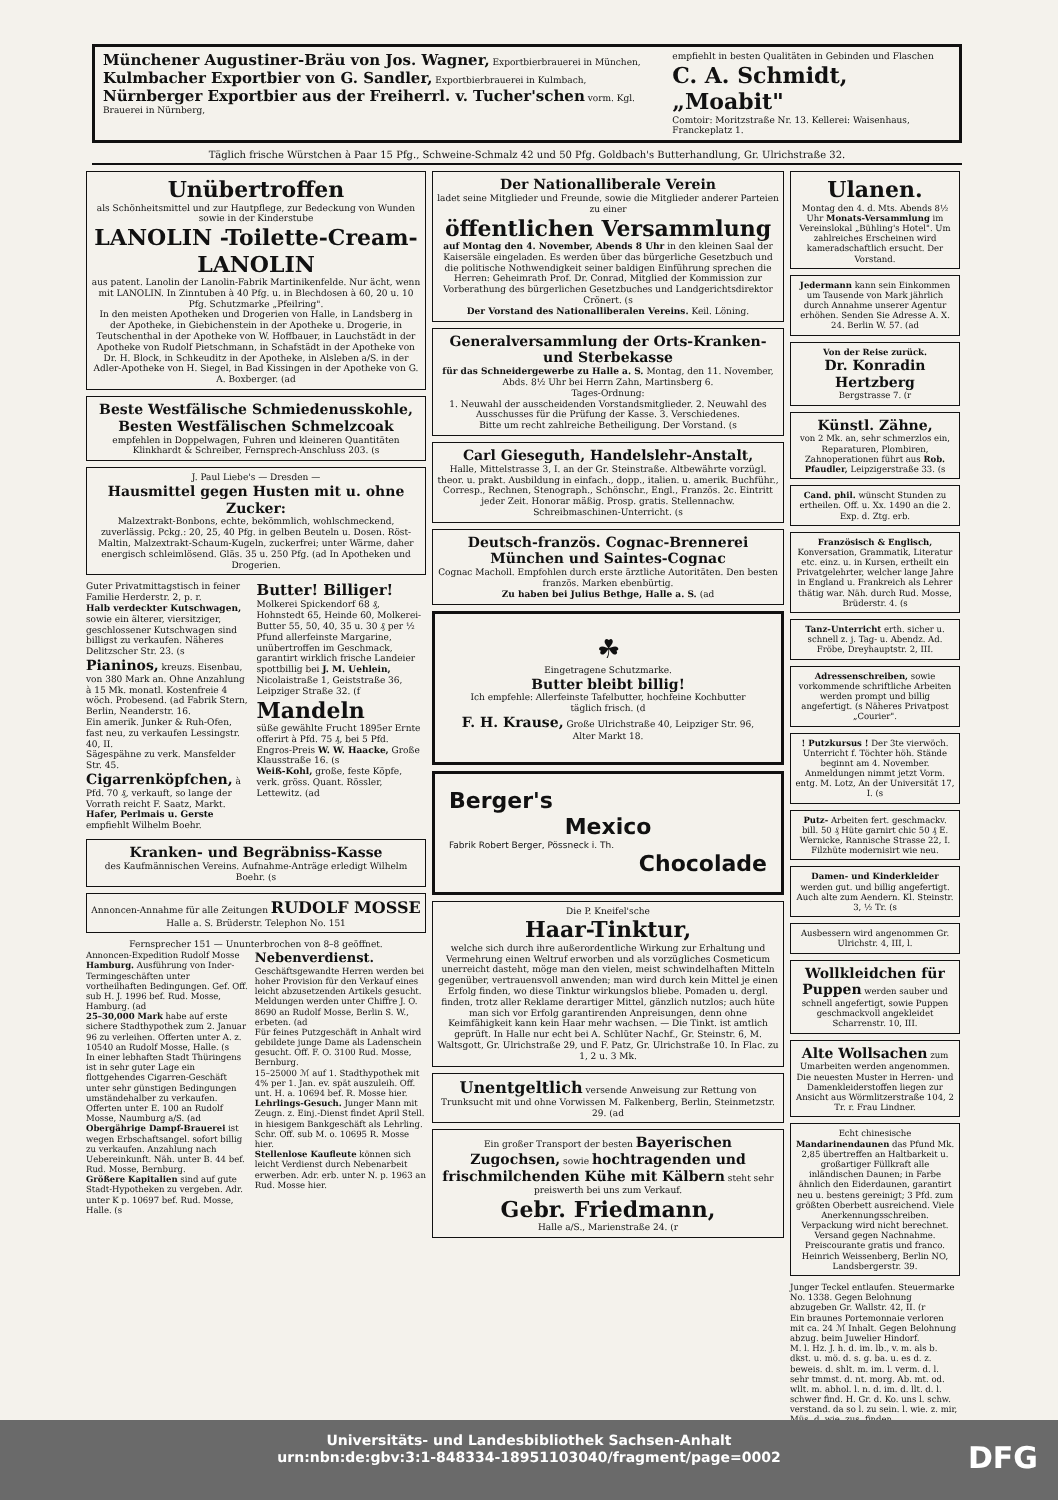Münchener Augustiner-Bräu von Jos. Wagner, Exportbierbrauerei in München,
Kulmbacher Exportbier von G. Sandler, Exportbierbrauerei in Kulmbach,
Nürnberger Exportbier aus der Freiherrl. v. Tucher'schen vorm. Kgl. Brauerei in Nürnberg,
empfiehlt in besten Qualitäten in Gebinden und Flaschen
C. A. Schmidt, „Moabit"
Comtoir: Moritzstraße Nr. 13. Kellerei: Waisenhaus, Franckeplatz 1.
Täglich frische Würstchen à Paar 15 Pfg., Schweine-Schmalz 42 und 50 Pfg. Goldbach's Butterhandlung, Gr. Ulrichstraße 32.
Unübertroffen
als Schönheitsmittel und zur Hautpflege, zur Bedeckung von Wunden sowie in der Kinderstube
LANOLIN -Toilette-Cream- LANOLIN
aus patent. Lanolin der Lanolin-Fabrik Martinikenfelde. Nur ächt, wenn mit LANOLIN. In Zinntuben à 40 Pfg. u. in Blechdosen à 60, 20 u. 10 Pfg. Schutzmarke „Pfeilring".
In den meisten Apotheken und Drogerien von Halle, in Landsberg in der Apotheke, in Giebichenstein in der Apotheke u. Drogerie, in Teutschenthal in der Apotheke von W. Hoffbauer, in Lauchstädt in der Apotheke von Rudolf Pietschmann, in Schafstädt in der Apotheke von Dr. H. Block, in Schkeuditz in der Apotheke, in Alsleben a/S. in der Adler-Apotheke von H. Siegel, in Bad Kissingen in der Apotheke von G. A. Boxberger. (ad
Beste Westfälische Schmiedenusskohle, Besten Westfälischen Schmelzcoak
empfehlen in Doppelwagen, Fuhren und kleineren Quantitäten Klinkhardt & Schreiber, Fernsprech-Anschluss 203. (s
J. Paul Liebe's — Dresden —
Hausmittel gegen Husten mit u. ohne Zucker:
Malzextrakt-Bonbons, echte, bekömmlich, wohlschmeckend, zuverlässig. Pckg.: 20, 25, 40 Pfg. in gelben Beuteln u. Dosen. Röst-Maltin, Malzextrakt-Schaum-Kugeln, zuckerfrei; unter Wärme, daher energisch schleimlösend. Gläs. 35 u. 250 Pfg. (ad In Apotheken und Drogerien.
Guter Privatmittagstisch in feiner Familie Herderstr. 2, p. r.
Halb verdeckter Kutschwagen, sowie ein älterer, viersitziger, geschlossener Kutschwagen sind billigst zu verkaufen. Näheres Delitzscher Str. 23. (s
Pianinos, kreuzs. Eisenbau, von 380 Mark an. Ohne Anzahlung à 15 Mk. monatl. Kostenfreie 4 wöch. Probesend. (ad Fabrik Stern, Berlin, Neanderstr. 16.
Ein amerik. Junker & Ruh-Ofen, fast neu, zu verkaufen Lessingstr. 40, II.
Sägespähne zu verk. Mansfelder Str. 45.
Cigarrenköpfchen, à Pfd. 70 ₰, verkauft, so lange der Vorrath reicht F. Saatz, Markt.
Hafer, Perlmais u. Gerste empfiehlt Wilhelm Boehr.
Butter! Billiger!
Molkerei Spickendorf 68 ₰, Hohnstedt 65, Heinde 60, Molkerei-Butter 55, 50, 40, 35 u. 30 ₰ per ½ Pfund allerfeinste Margarine, unübertroffen im Geschmack, garantirt wirklich frische Landeier spottbillig bei J. M. Uehlein, Nicolaistraße 1, Geiststraße 36, Leipziger Straße 32. (f
Mandeln
süße gewählte Frucht 1895er Ernte offerirt à Pfd. 75 ₰, bei 5 Pfd. Engros-Preis W. W. Haacke, Große Klausstraße 16. (s
Weiß-Kohl, große, feste Köpfe, verk. gröss. Quant. Rössler, Lettewitz. (ad
Kranken- und Begräbniss-Kasse
des Kaufmännischen Vereins. Aufnahme-Anträge erledigt Wilhelm Boehr. (s
Annoncen-Annahme für alle Zeitungen RUDOLF MOSSE Halle a. S. Brüderstr. Telephon No. 151
Fernsprecher 151 — Ununterbrochen von 8–8 geöffnet.
Annoncen-Expedition Rudolf Mosse
Hamburg. Ausführung von Inder-Termingeschäften unter vortheilhaften Bedingungen. Gef. Off. sub H. J. 1996 bef. Rud. Mosse, Hamburg. (ad
25–30,000 Mark habe auf erste sichere Stadthypothek zum 2. Januar 96 zu verleihen. Offerten unter A. z. 10540 an Rudolf Mosse, Halle. (s
In einer lebhaften Stadt Thüringens ist in sehr guter Lage ein flottgehendes Cigarren-Geschäft unter sehr günstigen Bedingungen umständehalber zu verkaufen. Offerten unter E. 100 an Rudolf Mosse, Naumburg a/S. (ad
Obergährige Dampf-Brauerei ist wegen Erbschaftsangel. sofort billig zu verkaufen. Anzahlung nach Uebereinkunft. Näh. unter B. 44 bef. Rud. Mosse, Bernburg.
Größere Kapitalien sind auf gute Stadt-Hypotheken zu vergeben. Adr. unter K p. 10697 bef. Rud. Mosse, Halle. (s
Nebenverdienst. Geschäftsgewandte Herren werden bei hoher Provision für den Verkauf eines leicht abzusetzenden Artikels gesucht. Meldungen werden unter Chiffre J. O. 8690 an Rudolf Mosse, Berlin S. W., erbeten. (ad
Für feines Putzgeschäft in Anhalt wird gebildete junge Dame als Ladenschein gesucht. Off. F. O. 3100 Rud. Mosse, Bernburg.
15–25000 ℳ auf 1. Stadthypothek mit 4% per 1. Jan. ev. spät auszuleih. Off. unt. H. a. 10694 bef. R. Mosse hier.
Lehrlings-Gesuch. Junger Mann mit Zeugn. z. Einj.-Dienst findet April Stell. in hiesigem Bankgeschäft als Lehrling. Schr. Off. sub M. o. 10695 R. Mosse hier.
Stellenlose Kaufleute können sich leicht Verdienst durch Nebenarbeit erwerben. Adr. erb. unter N. p. 1963 an Rud. Mosse hier.
Der Nationalliberale Verein
ladet seine Mitglieder und Freunde, sowie die Mitglieder anderer Parteien zu einer
öffentlichen Versammlung
auf Montag den 4. November, Abends 8 Uhr in den kleinen Saal der Kaisersäle eingeladen. Es werden über das bürgerliche Gesetzbuch und die politische Nothwendigkeit seiner baldigen Einführung sprechen die Herren: Geheimrath Prof. Dr. Conrad, Mitglied der Kommission zur Vorberathung des bürgerlichen Gesetzbuches und Landgerichtsdirektor Crönert. (s
Der Vorstand des Nationalliberalen Vereins. Keil. Löning.
Generalversammlung der Orts-Kranken- und Sterbekasse
für das Schneidergewerbe zu Halle a. S. Montag, den 11. November, Abds. 8½ Uhr bei Herrn Zahn, Martinsberg 6.
Tages-Ordnung:
1. Neuwahl der ausscheidenden Vorstandsmitglieder. 2. Neuwahl des Ausschusses für die Prüfung der Kasse. 3. Verschiedenes.
Bitte um recht zahlreiche Betheiligung. Der Vorstand. (s
Carl Gieseguth, Handelslehr-Anstalt,
Halle, Mittelstrasse 3, I. an der Gr. Steinstraße. Altbewährte vorzügl. theor. u. prakt. Ausbildung in einfach., dopp., italien. u. amerik. Buchführ., Corresp., Rechnen, Stenograph., Schönschr., Engl., Französ. 2c. Eintritt jeder Zeit. Honorar mäßig. Prosp. gratis. Stellennachw. Schreibmaschinen-Unterricht. (s
Deutsch-französ. Cognac-Brennerei München und Saintes-Cognac
Cognac Macholl. Empfohlen durch erste ärztliche Autoritäten. Den besten französ. Marken ebenbürtig.
Zu haben bei Julius Bethge, Halle a. S. (ad
☘
Eingetragene Schutzmarke.
Butter bleibt billig!
Ich empfehle: Allerfeinste Tafelbutter, hochfeine Kochbutter täglich frisch. (d
F. H. Krause, Große Ulrichstraße 40, Leipziger Str. 96, Alter Markt 18.
Berger's
Mexico
Fabrik Robert Berger, Pössneck i. Th.
Chocolade
Die P. Kneifel'sche
Haar-Tinktur,
welche sich durch ihre außerordentliche Wirkung zur Erhaltung und Vermehrung einen Weltruf erworben und als vorzügliches Cosmeticum unerreicht dasteht, möge man den vielen, meist schwindelhaften Mitteln gegenüber, vertrauensvoll anwenden; man wird durch kein Mittel je einen Erfolg finden, wo diese Tinktur wirkungslos bliebe. Pomaden u. dergl. finden, trotz aller Reklame derartiger Mittel, gänzlich nutzlos; auch hüte man sich vor Erfolg garantirenden Anpreisungen, denn ohne Keimfähigkeit kann kein Haar mehr wachsen. — Die Tinkt. ist amtlich geprüft. In Halle nur echt bei A. Schlüter Nachf., Gr. Steinstr. 6, M. Waltsgott, Gr. Ulrichstraße 29, und F. Patz, Gr. Ulrichstraße 10. In Flac. zu 1, 2 u. 3 Mk.
Unentgeltlich versende Anweisung zur Rettung von Trunksucht mit und ohne Vorwissen M. Falkenberg, Berlin, Steinmetzstr. 29. (ad
Ein großer Transport der besten Bayerischen Zugochsen, sowie hochtragenden und frischmilchenden Kühe mit Kälbern steht sehr preiswerth bei uns zum Verkauf.
Gebr. Friedmann,
Halle a/S., Marienstraße 24. (r
Ulanen.
Montag den 4. d. Mts. Abends 8½ Uhr Monats-Versammlung im Vereinslokal „Bühling's Hotel". Um zahlreiches Erscheinen wird kameradschaftlich ersucht. Der Vorstand.
Jedermann kann sein Einkommen um Tausende von Mark jährlich durch Annahme unserer Agentur erhöhen. Senden Sie Adresse A. X. 24. Berlin W. 57. (ad
Von der Reise zurück.
Dr. Konradin Hertzberg
Bergstrasse 7. (r
Künstl. Zähne,
von 2 Mk. an, sehr schmerzlos ein, Reparaturen, Plombiren, Zahnoperationen führt aus Rob. Pfaudler, Leipzigerstraße 33. (s
Cand. phil. wünscht Stunden zu ertheilen. Off. u. Xx. 1490 an die 2. Exp. d. Ztg. erb.
Französisch & Englisch, Konversation, Grammatik, Literatur etc. einz. u. in Kursen, ertheilt ein Privatgelehrter, welcher lange Jahre in England u. Frankreich als Lehrer thätig war. Näh. durch Rud. Mosse, Brüderstr. 4. (s
Tanz-Unterricht erth. sicher u. schnell z. j. Tag- u. Abendz. Ad. Fröbe, Dreyhauptstr. 2, III.
Adressenschreiben, sowie vorkommende schriftliche Arbeiten werden prompt und billig angefertigt. (s Näheres Privatpost „Courier".
! Putzkursus ! Der 3te vierwöch. Unterricht f. Töchter höh. Stände beginnt am 4. November. Anmeldungen nimmt jetzt Vorm. entg. M. Lotz, An der Universität 17, I. (s
Putz- Arbeiten fert. geschmackv. bill. 50 ₰ Hüte garnirt chic 50 ₰ E. Wernicke, Rannische Strasse 22, I. Filzhüte modernisirt wie neu.
Damen- und Kinderkleider werden gut. und billig angefertigt. Auch alte zum Aendern. Kl. Steinstr. 3, ½ Tr. (s
Ausbessern wird angenommen Gr. Ulrichstr. 4, III, l.
Wollkleidchen für Puppen werden sauber und schnell angefertigt, sowie Puppen geschmackvoll angekleidet Scharrenstr. 10, III.
Alte Wollsachen zum Umarbeiten werden angenommen. Die neuesten Muster in Herren- und Damenkleiderstoffen liegen zur Ansicht aus Wörmlitzerstraße 104, 2 Tr. r. Frau Lindner.
Echt chinesische Mandarinendaunen das Pfund Mk. 2,85 übertreffen an Haltbarkeit u. großartiger Füllkraft alle inländischen Daunen; in Farbe ähnlich den Eiderdaunen, garantirt neu u. bestens gereinigt; 3 Pfd. zum größten Oberbett ausreichend. Viele Anerkennungsschreiben. Verpackung wird nicht berechnet. Versand gegen Nachnahme. Preiscourante gratis und franco. Heinrich Weissenberg, Berlin NO, Landsbergerstr. 39.
Junger Teckel entlaufen. Steuermarke No. 1338. Gegen Belohnung abzugeben Gr. Wallstr. 42, II. (r
Ein braunes Portemonnaie verloren mit ca. 24 ℳ Inhalt. Gegen Belohnung abzug. beim Juwelier Hindorf.
M. l. Hz. J. h. d. im. lb., v. m. als b. dkst. u. mö. d. s. g. ba. u. es d. z. beweis. d. shlt. m. im. l. verm. d. l. sehr tmmst. d. nt. morg. Ab. mt. od. wllt. m. abhol. l. n. d. im. d. llt. d. l. schwer find. H. Gr. d. Ko. uns l. schw. verstand. da so l. zu sein. l. wie. z. mir, Müs. d. wie. zus. finden.
Universitäts- und Landesbibliothek Sachsen-Anhalt
urn:nbn:de:gbv:3:1-848334-18951103040/fragment/page=0002
DFG